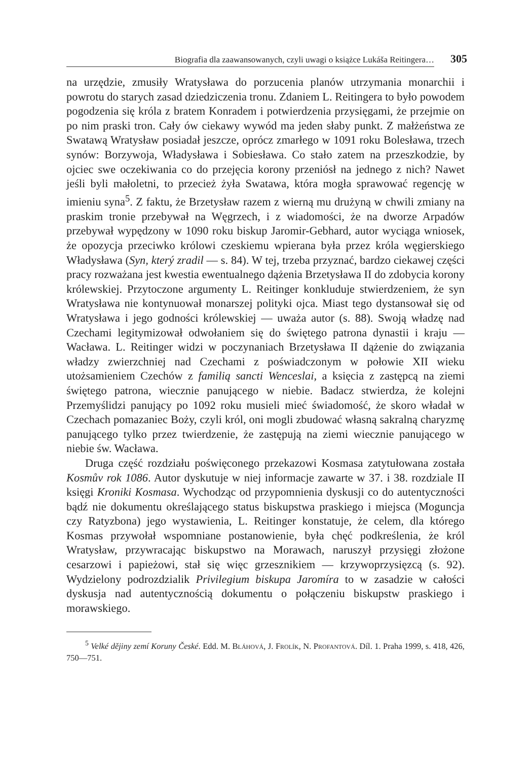Biografia dla zaawansowanych, czyli uwagi o książce Lukáša Reitingera…
305
na urzędzie, zmusiły Wratysława do porzucenia planów utrzymania monarchii i powrotu do starych zasad dziedziczenia tronu. Zdaniem L. Reitingera to było powodem pogodzenia się króla z bratem Konradem i potwierdzenia przysięgami, że przejmie on po nim praski tron. Cały ów ciekawy wywód ma jeden słaby punkt. Z małżeństwa ze Swatawą Wratysław posiadał jeszcze, oprócz zmarłego w 1091 roku Bolesława, trzech synów: Borzywoja, Władysława i Sobiesława. Co stało zatem na przeszkodzie, by ojciec swe oczekiwania co do przejęcia korony przeniósł na jednego z nich? Nawet jeśli byli małoletni, to przecież żyła Swatawa, która mogła sprawować regencję w imieniu syna<sup>5</sup>. Z faktu, że Brzetysław razem z wierną mu drużyną w chwili zmiany na praskim tronie przebywał na Węgrzech, i z wiadomości, że na dworze Arpadów przebywał wypędzony w 1090 roku biskup Jaromir-Gebhard, autor wyciąga wniosek, że opozycja przeciwko królowi czeskiemu wpierana była przez króla węgierskiego Władysława (Syn, který zradil — s. 84). W tej, trzeba przyznać, bardzo ciekawej części pracy rozważana jest kwestia ewentualnego dążenia Brzetysława II do zdobycia korony królewskiej. Przytoczone argumenty L. Reitinger konkluduje stwierdzeniem, że syn Wratysława nie kontynuował monarszej polityki ojca. Miast tego dystansował się od Wratysława i jego godności królewskiej — uważa autor (s. 88). Swoją władzę nad Czechami legitymizował odwołaniem się do świętego patrona dynastii i kraju — Wacława. L. Reitinger widzi w poczynaniach Brzetysława II dążenie do związania władzy zwierzchniej nad Czechami z poświadczonym w połowie XII wieku utożsamieniem Czechów z familią sancti Wenceslai, a księcia z zastępcą na ziemi świętego patrona, wiecznie panującego w niebie. Badacz stwierdza, że kolejni Przemyślidzi panujący po 1092 roku musieli mieć świadomość, że skoro władał w Czechach pomazaniec Boży, czyli król, oni mogli zbudować własną sakralną charyzmę panującego tylko przez twierdzenie, że zastępują na ziemi wiecznie panującego w niebie św. Wacława.
Druga część rozdziału poświęconego przekazowi Kosmasa zatytułowana została Kosmův rok 1086. Autor dyskutuje w niej informacje zawarte w 37. i 38. rozdziale II księgi Kroniki Kosmasa. Wychodząc od przypomnienia dyskusji co do autentyczności bądź nie dokumentu określającego status biskupstwa praskiego i miejsca (Moguncja czy Ratyzbona) jego wystawienia, L. Reitinger konstatuje, że celem, dla którego Kosmas przywołał wspomniane postanowienie, była chęć podkreślenia, że król Wratysław, przywracając biskupstwo na Morawach, naruszył przysięgi złożone cesarzowi i papieżowi, stał się więc grzesznikiem — krzywoprzysięzcą (s. 92). Wydzielony podrozdzialik Privilegium biskupa Jaromíra to w zasadzie w całości dyskusja nad autentycznością dokumentu o połączeniu biskupstw praskiego i morawskiego.
<sup>5</sup> Velké dějiny zemí Koruny České. Edd. M. Bláhová, J. Frolík, N. Profantová. Díl. 1. Praha 1999, s. 418, 426, 750—751.